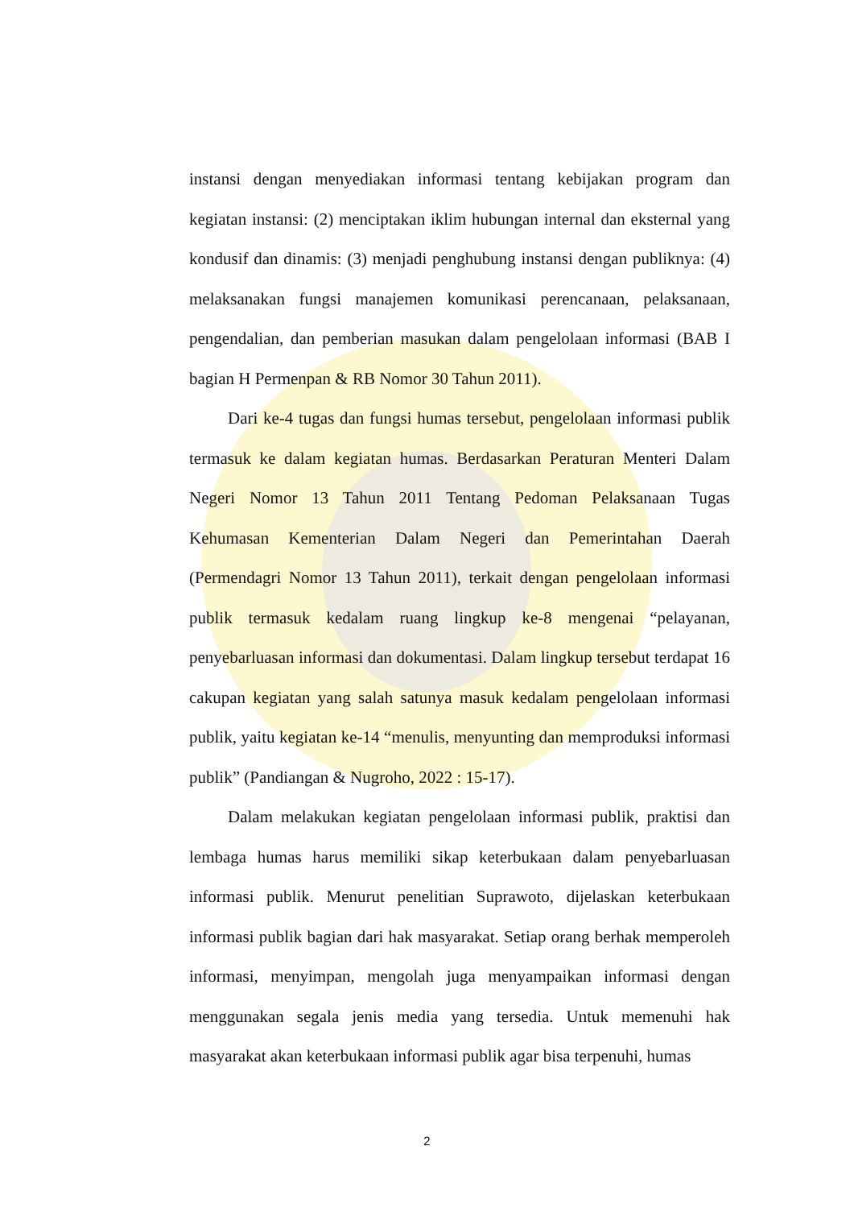instansi dengan menyediakan informasi tentang kebijakan program dan kegiatan instansi: (2) menciptakan iklim hubungan internal dan eksternal yang kondusif dan dinamis: (3) menjadi penghubung instansi dengan publiknya: (4) melaksanakan fungsi manajemen komunikasi perencanaan, pelaksanaan, pengendalian, dan pemberian masukan dalam pengelolaan informasi (BAB I bagian H Permenpan & RB Nomor 30 Tahun 2011).
Dari ke-4 tugas dan fungsi humas tersebut, pengelolaan informasi publik termasuk ke dalam kegiatan humas. Berdasarkan Peraturan Menteri Dalam Negeri Nomor 13 Tahun 2011 Tentang Pedoman Pelaksanaan Tugas Kehumasan Kementerian Dalam Negeri dan Pemerintahan Daerah (Permendagri Nomor 13 Tahun 2011), terkait dengan pengelolaan informasi publik termasuk kedalam ruang lingkup ke-8 mengenai “pelayanan, penyebarluasan informasi dan dokumentasi. Dalam lingkup tersebut terdapat 16 cakupan kegiatan yang salah satunya masuk kedalam pengelolaan informasi publik, yaitu kegiatan ke-14 “menulis, menyunting dan memproduksi informasi publik” (Pandiangan & Nugroho, 2022 : 15-17).
Dalam melakukan kegiatan pengelolaan informasi publik, praktisi dan lembaga humas harus memiliki sikap keterbukaan dalam penyebarluasan informasi publik. Menurut penelitian Suprawoto, dijelaskan keterbukaan informasi publik bagian dari hak masyarakat. Setiap orang berhak memperoleh informasi, menyimpan, mengolah juga menyampaikan informasi dengan menggunakan segala jenis media yang tersedia. Untuk memenuhi hak masyarakat akan keterbukaan informasi publik agar bisa terpenuhi, humas
2